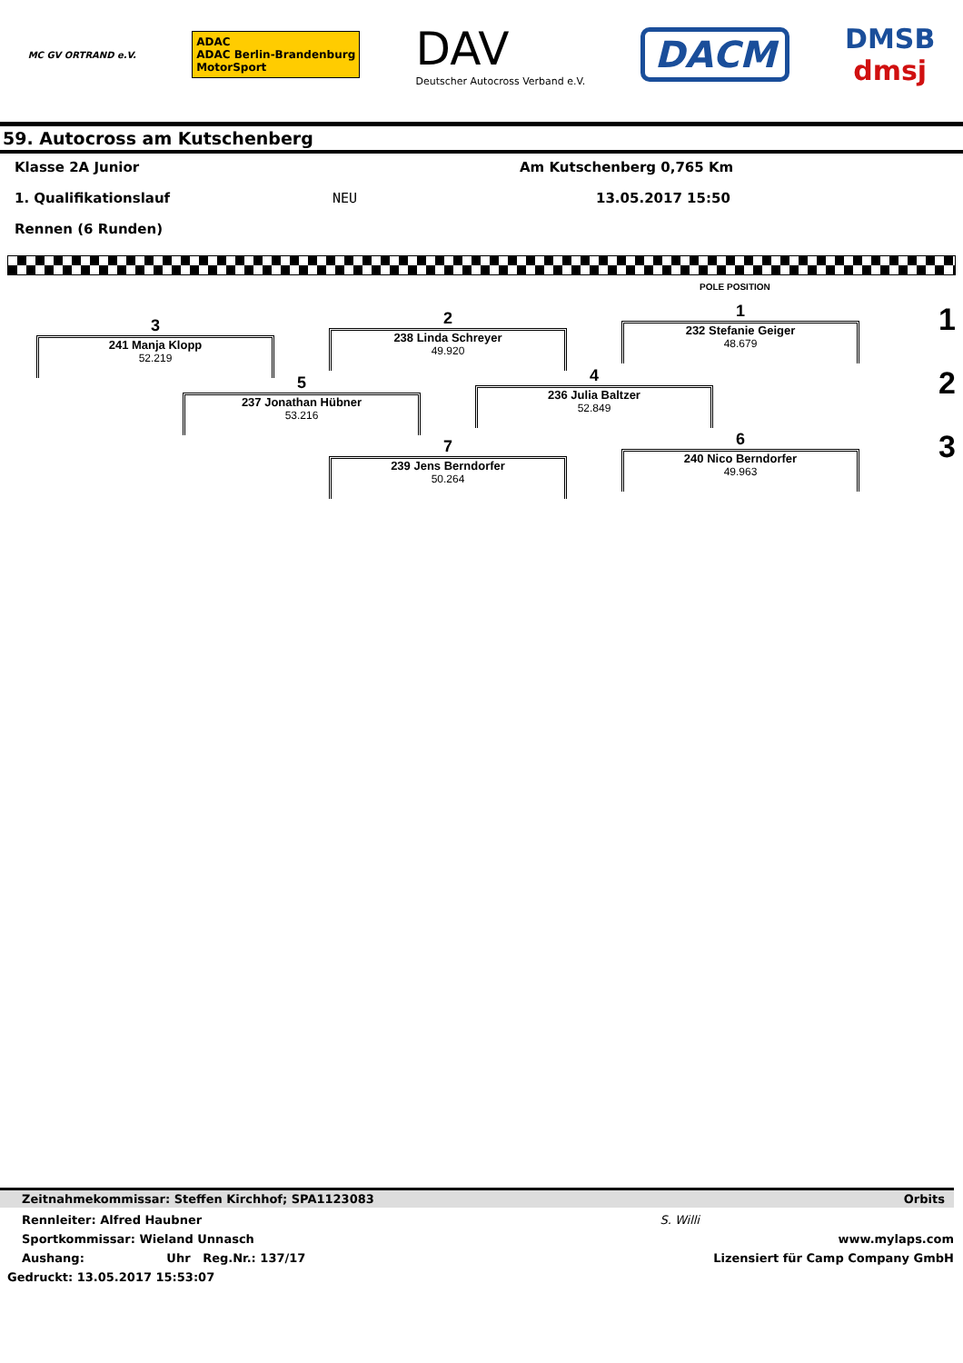MC GV ORTRAND e.V.
ADAC
ADAC Berlin-Brandenburg
MotorSport
DAV
Deutscher Autocross Verband e.V.
DACM
DMSB
dmsj
59. Autocross am Kutschenberg
Klasse 2A Junior Am Kutschenberg 0,765 Km
1. Qualifikationslauf NEU 13.05.2017 15:50
Rennen (6 Runden)
POLE POSITION
1
232 Stefanie Geiger
48.679
2
238 Linda Schreyer
49.920
3
241 Manja Klopp
52.219
4
236 Julia Baltzer
52.849
5
237 Jonathan Hübner
53.216
6
240 Nico Berndorfer
49.963
7
239 Jens Berndorfer
50.264
1
2
3
Zeitnahmekommissar: Steffen Kirchhof; SPA1123083 Orbits
Rennleiter: Alfred Haubner S. Willi
Sportkommissar: Wieland Unnasch www.mylaps.com
Aushang: Uhr Reg.Nr.: 137/17 Lizensiert für Camp Company GmbH
Gedruckt: 13.05.2017 15:53:07